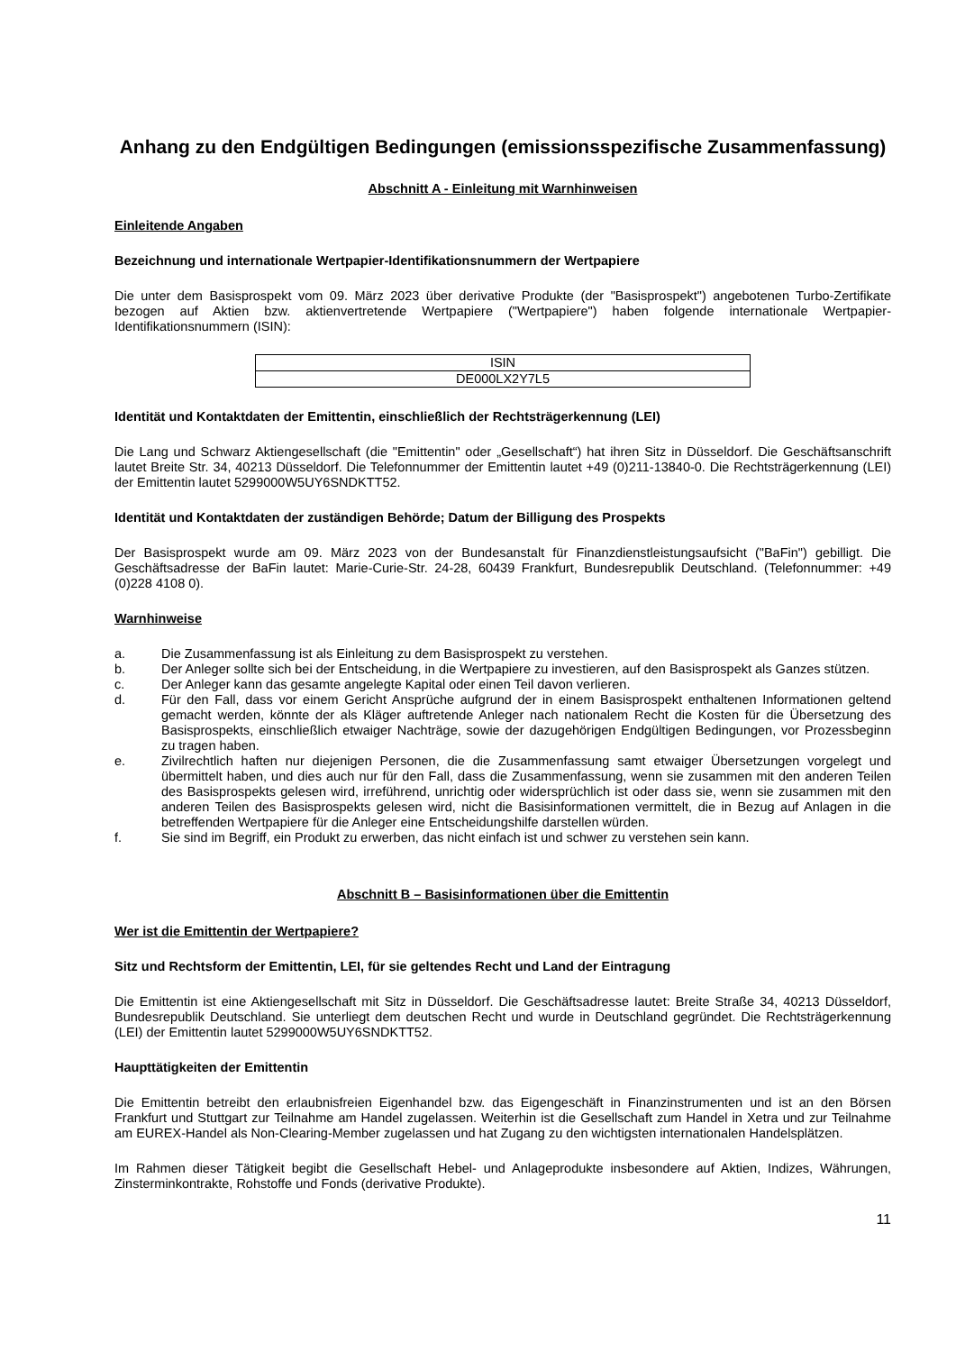Anhang zu den Endgültigen Bedingungen (emissionsspezifische Zusammenfassung)
Abschnitt A - Einleitung mit Warnhinweisen
Einleitende Angaben
Bezeichnung und internationale Wertpapier-Identifikationsnummern der Wertpapiere
Die unter dem Basisprospekt vom 09. März 2023 über derivative Produkte (der "Basisprospekt") angebotenen Turbo-Zertifikate bezogen auf Aktien bzw. aktienvertretende Wertpapiere ("Wertpapiere") haben folgende internationale Wertpapier-Identifikationsnummern (ISIN):
| ISIN |
| --- |
| DE000LX2Y7L5 |
Identität und Kontaktdaten der Emittentin, einschließlich der Rechtsträgerkennung (LEI)
Die Lang und Schwarz Aktiengesellschaft (die "Emittentin" oder „Gesellschaft“) hat ihren Sitz in Düsseldorf. Die Geschäftsanschrift lautet Breite Str. 34, 40213 Düsseldorf. Die Telefonnummer der Emittentin lautet +49 (0)211-13840-0. Die Rechtsträgerkennung (LEI) der Emittentin lautet 5299000W5UY6SNDKTT52.
Identität und Kontaktdaten der zuständigen Behörde; Datum der Billigung des Prospekts
Der Basisprospekt wurde am 09. März 2023 von der Bundesanstalt für Finanzdienstleistungsaufsicht ("BaFin") gebilligt. Die Geschäftsadresse der BaFin lautet: Marie-Curie-Str. 24-28, 60439 Frankfurt, Bundesrepublik Deutschland. (Telefonnummer: +49 (0)228 4108 0).
Warnhinweise
a. Die Zusammenfassung ist als Einleitung zu dem Basisprospekt zu verstehen.
b. Der Anleger sollte sich bei der Entscheidung, in die Wertpapiere zu investieren, auf den Basisprospekt als Ganzes stützen.
c. Der Anleger kann das gesamte angelegte Kapital oder einen Teil davon verlieren.
d. Für den Fall, dass vor einem Gericht Ansprüche aufgrund der in einem Basisprospekt enthaltenen Informationen geltend gemacht werden, könnte der als Kläger auftretende Anleger nach nationalem Recht die Kosten für die Übersetzung des Basisprospekts, einschließlich etwaiger Nachträge, sowie der dazugehörigen Endgültigen Bedingungen, vor Prozessbeginn zu tragen haben.
e. Zivilrechtlich haften nur diejenigen Personen, die die Zusammenfassung samt etwaiger Übersetzungen vorgelegt und übermittelt haben, und dies auch nur für den Fall, dass die Zusammenfassung, wenn sie zusammen mit den anderen Teilen des Basisprospekts gelesen wird, irreführend, unrichtig oder widersprüchlich ist oder dass sie, wenn sie zusammen mit den anderen Teilen des Basisprospekts gelesen wird, nicht die Basisinformationen vermittelt, die in Bezug auf Anlagen in die betreffenden Wertpapiere für die Anleger eine Entscheidungshilfe darstellen würden.
f. Sie sind im Begriff, ein Produkt zu erwerben, das nicht einfach ist und schwer zu verstehen sein kann.
Abschnitt B – Basisinformationen über die Emittentin
Wer ist die Emittentin der Wertpapiere?
Sitz und Rechtsform der Emittentin, LEI, für sie geltendes Recht und Land der Eintragung
Die Emittentin ist eine Aktiengesellschaft mit Sitz in Düsseldorf. Die Geschäftsadresse lautet: Breite Straße 34, 40213 Düsseldorf, Bundesrepublik Deutschland. Sie unterliegt dem deutschen Recht und wurde in Deutschland gegründet. Die Rechtsträgerkennung (LEI) der Emittentin lautet 5299000W5UY6SNDKTT52.
Haupttätigkeiten der Emittentin
Die Emittentin betreibt den erlaubnisfreien Eigenhandel bzw. das Eigengeschäft in Finanzinstrumenten und ist an den Börsen Frankfurt und Stuttgart zur Teilnahme am Handel zugelassen. Weiterhin ist die Gesellschaft zum Handel in Xetra und zur Teilnahme am EUREX-Handel als Non-Clearing-Member zugelassen und hat Zugang zu den wichtigsten internationalen Handelsplätzen.
Im Rahmen dieser Tätigkeit begibt die Gesellschaft Hebel- und Anlageprodukte insbesondere auf Aktien, Indizes, Währungen, Zinsterminkontrakte, Rohstoffe und Fonds (derivative Produkte).
11